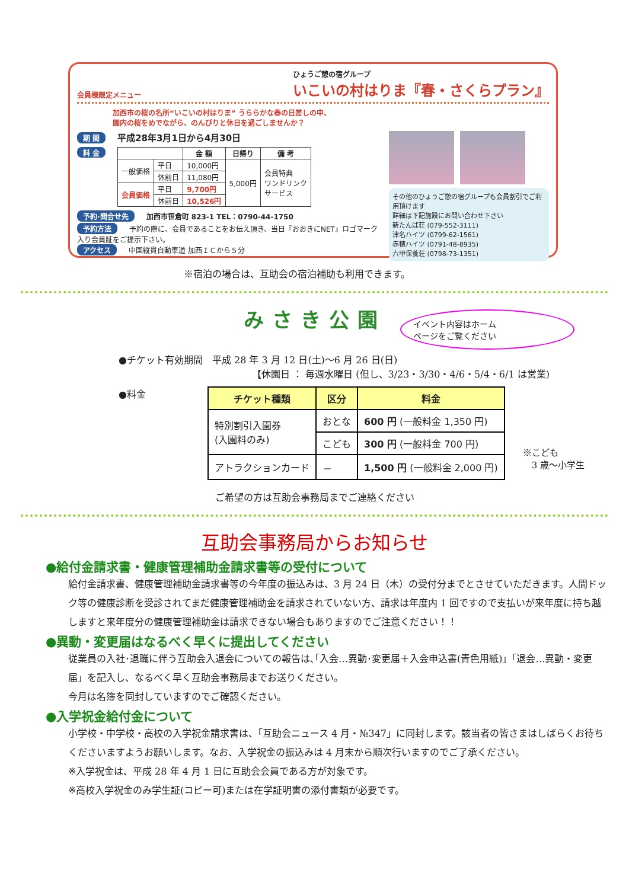会員様限定メニュー
ひょうご憩の宿グループ
いこいの村はりま『春・さくらプラン』
加西市の桜の名所“いこいの村はりま” うららかな春の日差しの中、
園内の桜をめでながら、のんびりと休日を過ごしませんか？
期 間 平成28年3月1日から4月30日
料 金
| | | 金 額 | 日帰り | 備 考 |
| --- | --- | --- | --- | --- |
| 一般価格 | 平日 | 10,000円 | 5,000円 | 会員特典 ワンドリンク サービス |
| | 休前日 | 11,080円 | | |
| 会員価格 | 平日 | 9,700円 | | |
| | 休前日 | 10,526円 | | |
予約·問合せ先 加西市笹倉町 823-1 TEL：0790-44-1750
予約方法 予約の際に、会員であることをお伝え頂き、当日『おおきにNET』ロゴマーク入り会員証をご提示下さい。
アクセス 中国縦貫自動車道 加西ＩＣから５分
その他のひょうご憩の宿グループも会員割引でご利用頂けます
詳細は下記施設にお問い合わせ下さい
新たんば荘 (079-552-3111)
津名ハイツ (0799-62-1561)
赤穂ハイツ (0791-48-8935)
六甲保養荘 (0798-73-1351)
※宿泊の場合は、互助会の宿泊補助も利用できます。
みさき公園
イベント内容はホーム
ページをご覧ください
●チケット有効期間　平成 28 年 3 月 12 日(土)～6 月 26 日(日)
【休園日 ： 毎週水曜日 (但し、3/23・3/30・4/6・5/4・6/1 は営業)
●料金
| チケット種類 | 区分 | 料金 |
| --- | --- | --- |
| 特別割引入園券 (入園料のみ) | おとな | 600 円 (一般料金 1,350 円) |
| | こども | 300 円 (一般料金 700 円) |
| アトラクションカード | － | 1,500 円 (一般料金 2,000 円) |
※こども
　3 歳～小学生
ご希望の方は互助会事務局までご連絡ください
互助会事務局からお知らせ
●給付金請求書・健康管理補助金請求書等の受付について
給付金請求書、健康管理補助金請求書等の今年度の振込みは、3 月 24 日（木）の受付分までとさせていただきます。人間ドック等の健康診断を受診されてまだ健康管理補助金を請求されていない方、請求は年度内 1 回ですので支払いが来年度に持ち越しますと来年度分の健康管理補助金は請求できない場合もありますのでご注意ください！！
●異動・変更届はなるべく早くに提出してください
従業員の入社･退職に伴う互助会入退会についての報告は､｢入会…異動･変更届＋入会申込書(青色用紙)｣「退会…異動・変更届」を記入し、なるべく早く互助会事務局までお送りください。
今月は名簿を同封していますのでご確認ください。
●入学祝金給付金について
小学校・中学校・高校の入学祝金請求書は、「互助会ニュース 4 月・№347」に同封します。該当者の皆さまはしばらくお待ちくださいますようお願いします。なお、入学祝金の振込みは 4 月末から順次行いますのでご了承ください。
※入学祝金は、平成 28 年 4 月 1 日に互助会会員である方が対象です。
※高校入学祝金のみ学生証(コピー可)または在学証明書の添付書類が必要です。